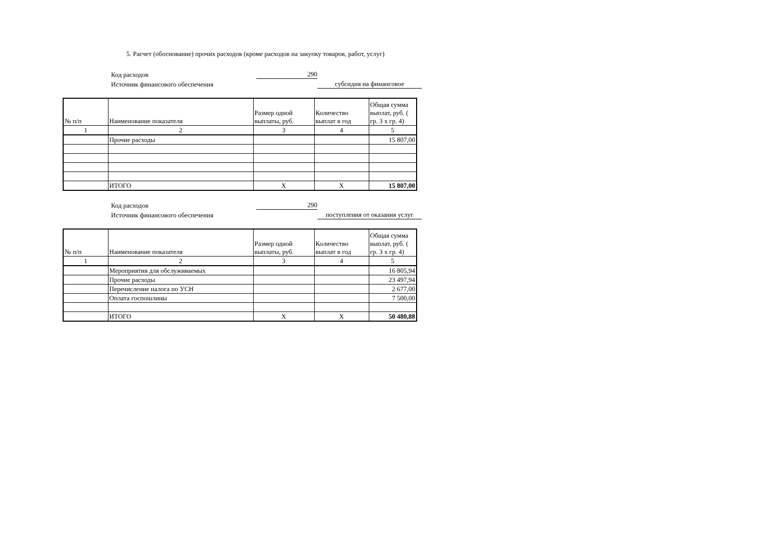5. Расчет (обоснование) прочих расходов (кроме расходов на закупку товаров, работ, услуг)
Код расходов
290
Источник финансового обеспечения
субсидия на финансовое
| № п/п | Наименование показателя | Размер одной выплаты, руб. | Количество выплат в год | Общая сумма выплат, руб. ( гр. 3 х гр. 4) |
| 1 | 2 | 3 | 4 | 5 |
| | Прочие расходы | | | 15 807,00 |
| | ИТОГО | X | X | 15 807,00 |
Код расходов
290
Источник финансового обеспечения
поступления от оказания услуг
| № п/п | Наименование показателя | Размер одной выплаты, руб. | Количество выплат в год | Общая сумма выплат, руб. ( гр. 3 х гр. 4) |
| 1 | 2 | 3 | 4 | 5 |
| | Мероприятия для обслуживаемых | | | 16 805,94 |
| | Прочие расходы | | | 23 497,94 |
| | Перечисление налога по УСН | | | 2 677,00 |
| | Оплата госпошлины | | | 7 500,00 |
| | ИТОГО | X | X | 50 480,88 |